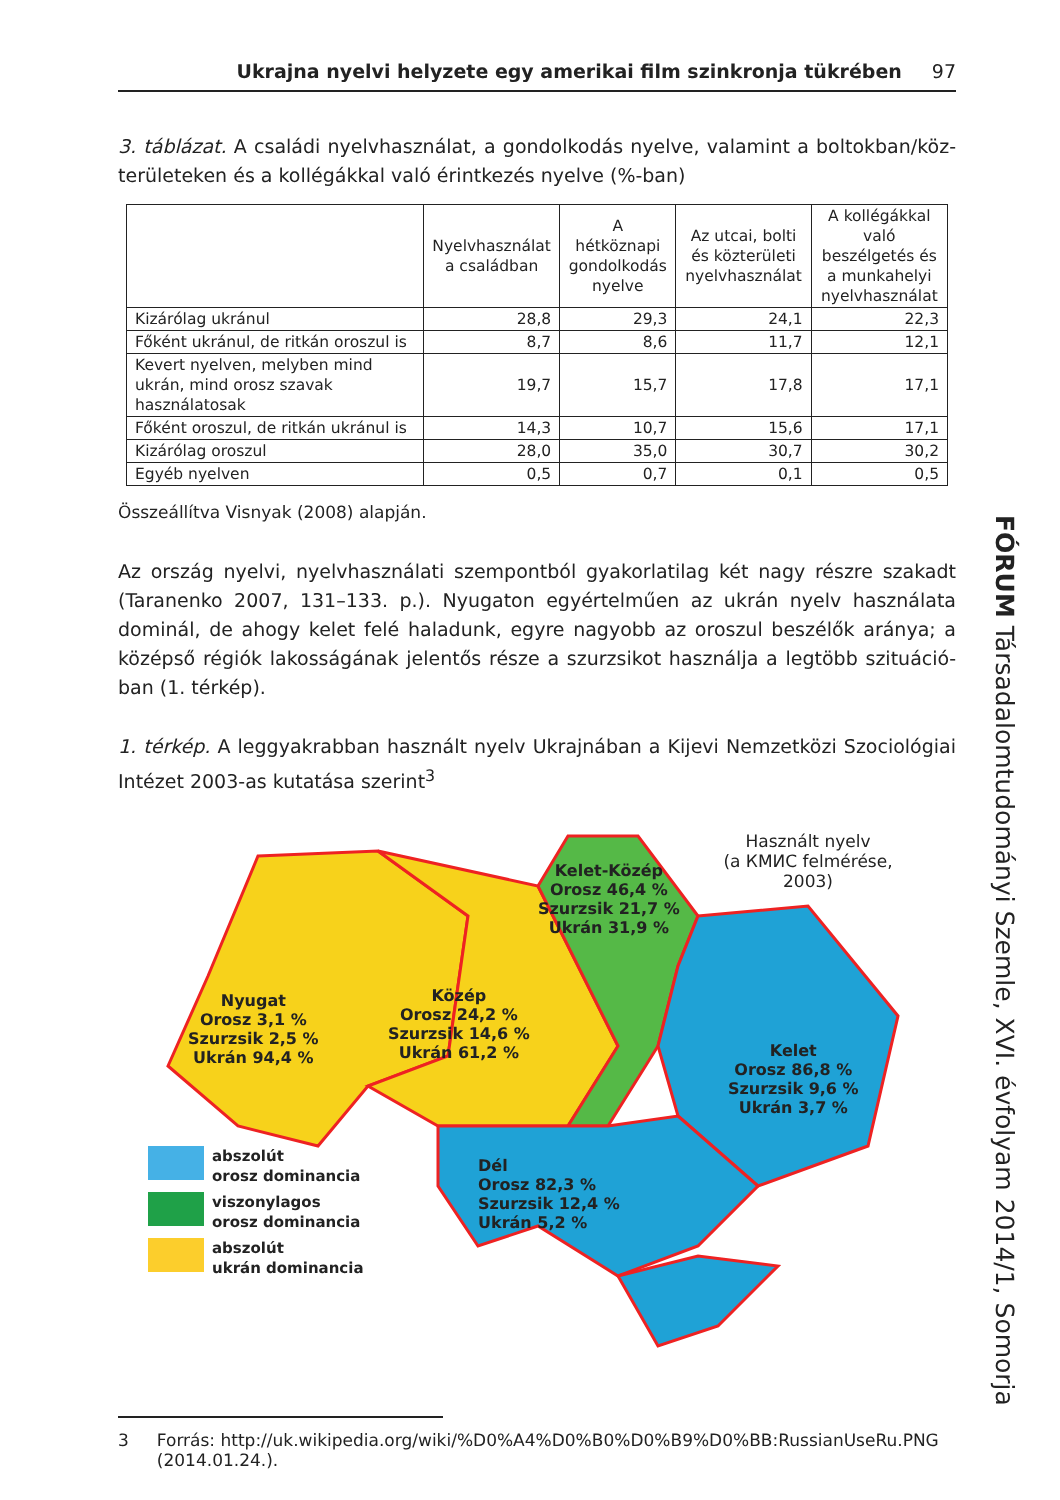Ukrajna nyelvi helyzete egy amerikai film szinkronja tükrében 97
3. táblázat. A családi nyelvhasználat, a gondolkodás nyelve, valamint a boltokban/köz­területeken és a kollégákkal való érintkezés nyelve (%-ban)
| | Nyelvhasználat a családban | A hétköznapi gondolkodás nyelve | Az utcai, bolti és közterületi nyelvhasználat | A kollégákkal való beszélgetés és a munkahelyi nyelvhasználat |
| --- | --- | --- | --- | --- |
| Kizárólag ukránul | 28,8 | 29,3 | 24,1 | 22,3 |
| Főként ukránul, de ritkán oroszul is | 8,7 | 8,6 | 11,7 | 12,1 |
| Kevert nyelven, melyben mind ukrán, mind orosz szavak használatosak | 19,7 | 15,7 | 17,8 | 17,1 |
| Főként oroszul, de ritkán ukránul is | 14,3 | 10,7 | 15,6 | 17,1 |
| Kizárólag oroszul | 28,0 | 35,0 | 30,7 | 30,2 |
| Egyéb nyelven | 0,5 | 0,7 | 0,1 | 0,5 |
Összeállítva Visnyak (2008) alapján.
Az ország nyelvi, nyelvhasználati szempontból gyakorlatilag két nagy részre szakadt (Taranenko 2007, 131–133. p.). Nyugaton egyértelműen az ukrán nyelv használata dominál, de ahogy kelet felé haladunk, egyre nagyobb az oroszul beszélők aránya; a középső régiók lakosságának jelentős része a szurzsikot használja a legtöbb szituáció­ban (1. térkép).
1. térkép. A leggyakrabban használt nyelv Ukrajnában a Kijevi Nemzetközi Szociológiai Intézet 2003-as kutatása szerint<sup>3</sup>
Használt nyelv
(a КМИС felmérése, 2003)
Kelet-Közép
Orosz 46,4 %
Szurzsik 21,7 %
Ukrán 31,9 %
Nyugat
Orosz 3,1 %
Szurzsik 2,5 %
Ukrán 94,4 %
Közép
Orosz 24,2 %
Szurzsik 14,6 %
Ukrán 61,2 %
Kelet
Orosz 86,8 %
Szurzsik 9,6 %
Ukrán 3,7 %
Dél
Orosz 82,3 %
Szurzsik 12,4 %
Ukrán 5,2 %
abszolút
orosz dominancia
viszonylagos
orosz dominancia
abszolút
ukrán dominancia
3 Forrás: http://uk.wikipedia.org/wiki/%D0%A4%D0%B0%D0%B9%D0%BB:RussianUseRu.PNG (2014.01.24.).
FÓRUM Társadalomtudományi Szemle, XVI. évfolyam 2014/1, Somorja